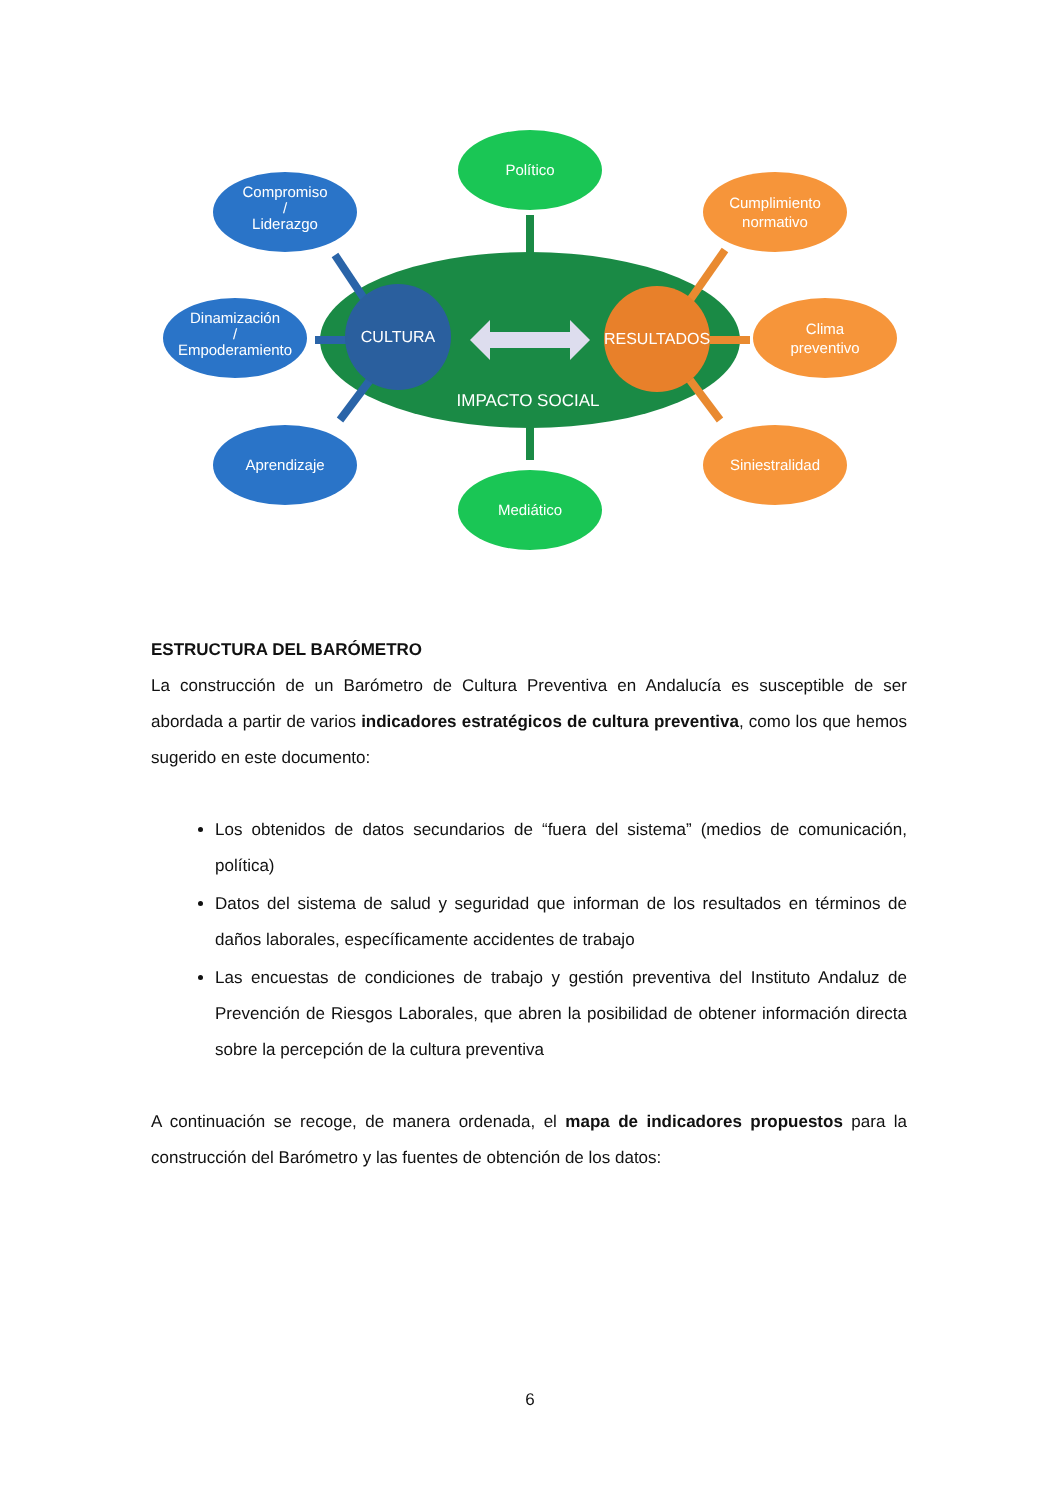CULTURA
RESULTADOS
IMPACTO SOCIAL
Político
Mediático
Compromiso
/
Liderazgo
Dinamización
/
Empoderamiento
Aprendizaje
Cumplimiento
normativo
Clima
preventivo
Siniestralidad
ESTRUCTURA DEL BARÓMETRO
La construcción de un Barómetro de Cultura Preventiva en Andalucía es susceptible de ser abordada a partir de varios indicadores estratégicos de cultura preventiva, como los que hemos sugerido en este documento:
Los obtenidos de datos secundarios de “fuera del sistema” (medios de comunicación, política)
Datos del sistema de salud y seguridad que informan de los resultados en términos de daños laborales, específicamente accidentes de trabajo
Las encuestas de condiciones de trabajo y gestión preventiva del Instituto Andaluz de Prevención de Riesgos Laborales, que abren la posibilidad de obtener información directa sobre la percepción de la cultura preventiva
A continuación se recoge, de manera ordenada, el mapa de indicadores propuestos para la construcción del Barómetro y las fuentes de obtención de los datos:
6